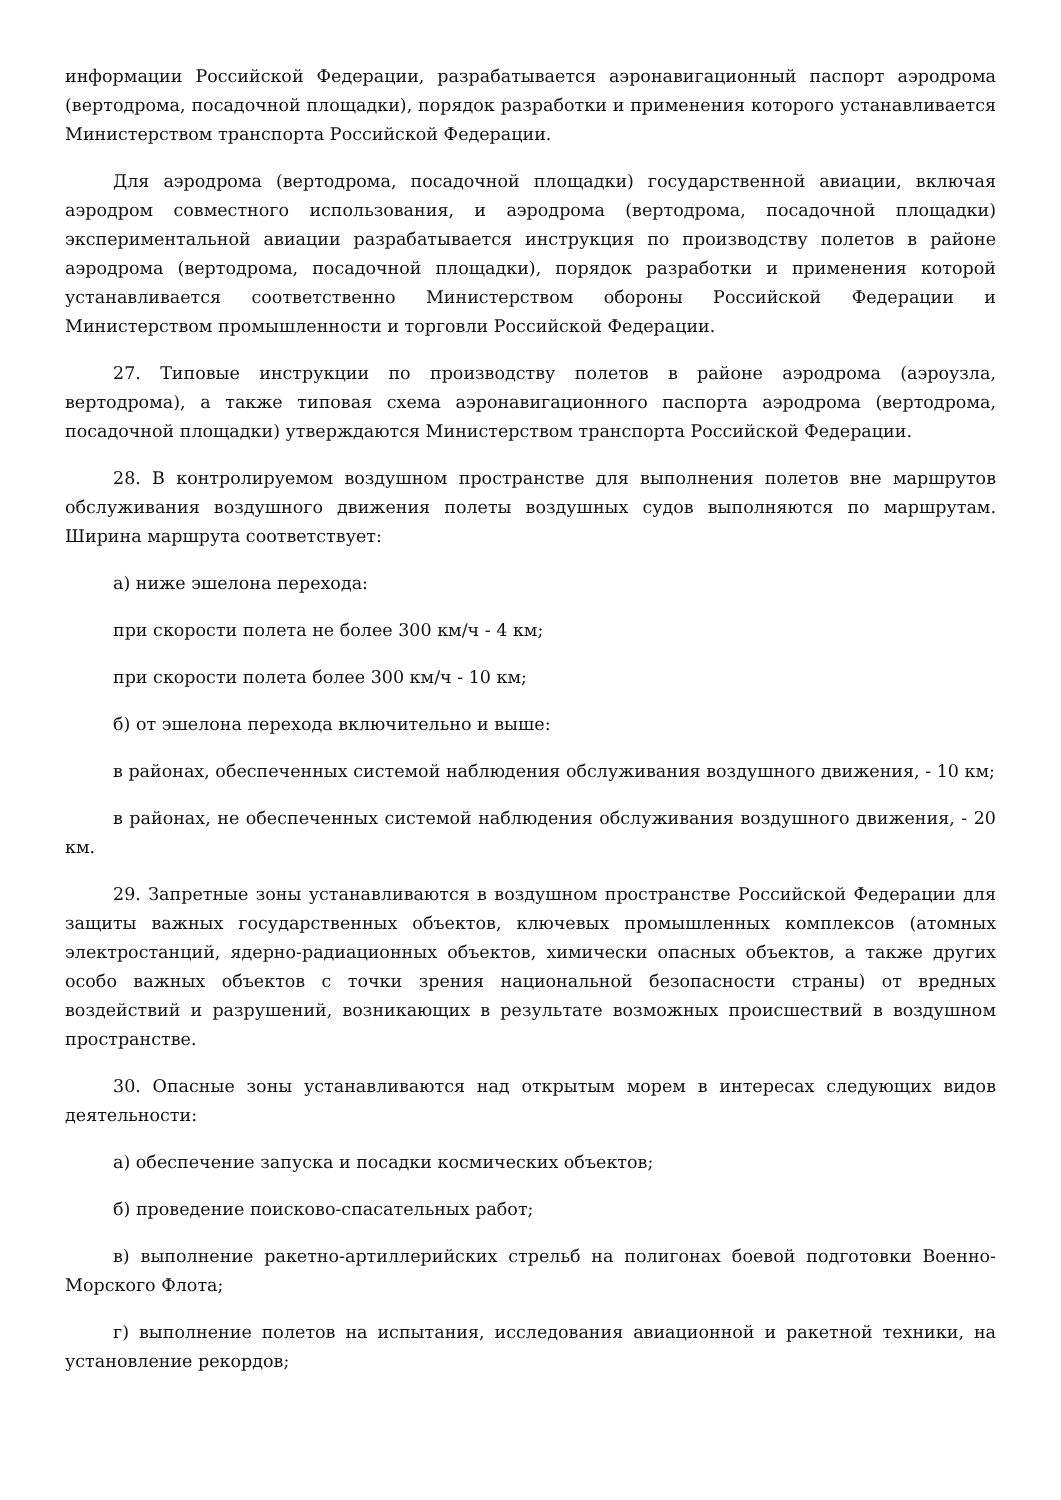информации Российской Федерации, разрабатывается аэронавигационный паспорт аэродрома (вертодрома, посадочной площадки), порядок разработки и применения которого устанавливается Министерством транспорта Российской Федерации.
Для аэродрома (вертодрома, посадочной площадки) государственной авиации, включая аэродром совместного использования, и аэродрома (вертодрома, посадочной площадки) экспериментальной авиации разрабатывается инструкция по производству полетов в районе аэродрома (вертодрома, посадочной площадки), порядок разработки и применения которой устанавливается соответственно Министерством обороны Российской Федерации и Министерством промышленности и торговли Российской Федерации.
27. Типовые инструкции по производству полетов в районе аэродрома (аэроузла, вертодрома), а также типовая схема аэронавигационного паспорта аэродрома (вертодрома, посадочной площадки) утверждаются Министерством транспорта Российской Федерации.
28. В контролируемом воздушном пространстве для выполнения полетов вне маршрутов обслуживания воздушного движения полеты воздушных судов выполняются по маршрутам. Ширина маршрута соответствует:
а) ниже эшелона перехода:
при скорости полета не более 300 км/ч - 4 км;
при скорости полета более 300 км/ч - 10 км;
б) от эшелона перехода включительно и выше:
в районах, обеспеченных системой наблюдения обслуживания воздушного движения, - 10 км;
в районах, не обеспеченных системой наблюдения обслуживания воздушного движения, - 20 км.
29. Запретные зоны устанавливаются в воздушном пространстве Российской Федерации для защиты важных государственных объектов, ключевых промышленных комплексов (атомных электростанций, ядерно-радиационных объектов, химически опасных объектов, а также других особо важных объектов с точки зрения национальной безопасности страны) от вредных воздействий и разрушений, возникающих в результате возможных происшествий в воздушном пространстве.
30. Опасные зоны устанавливаются над открытым морем в интересах следующих видов деятельности:
а) обеспечение запуска и посадки космических объектов;
б) проведение поисково-спасательных работ;
в) выполнение ракетно-артиллерийских стрельб на полигонах боевой подготовки Военно-Морского Флота;
г) выполнение полетов на испытания, исследования авиационной и ракетной техники, на установление рекордов;